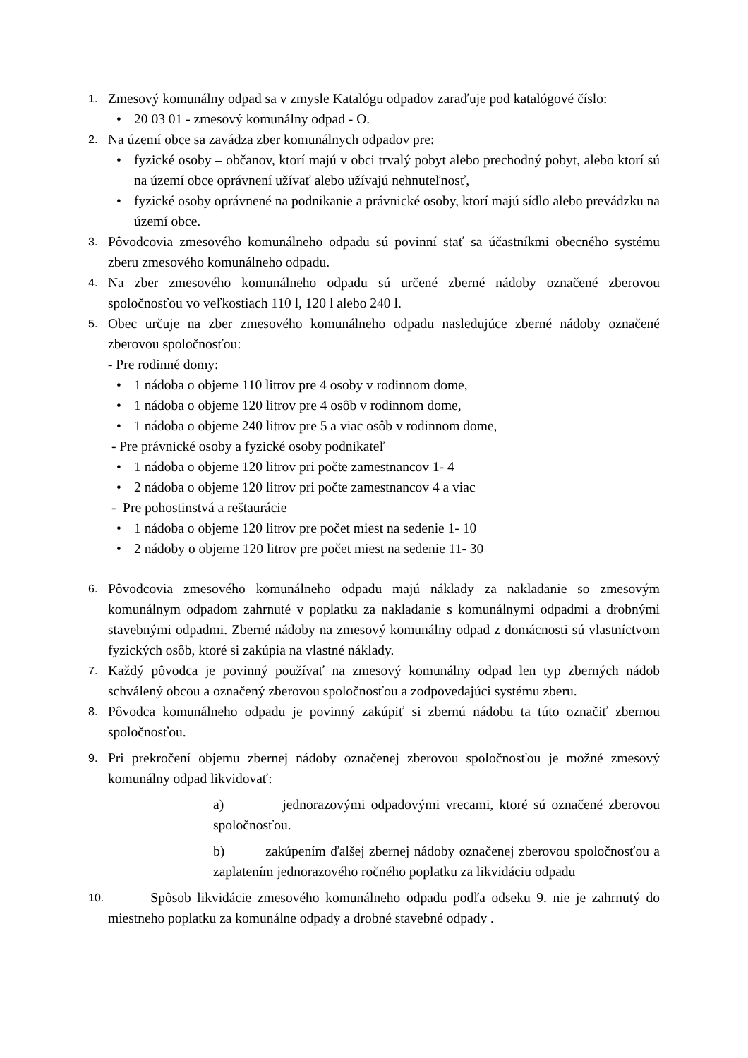1.
Zmesový komunálny odpad sa v zmysle Katalógu odpadov zaraďuje pod katalógové číslo:
• 20 03 01 - zmesový komunálny odpad - O.
2.
Na území obce sa zavádza zber komunálnych odpadov pre:
• fyzické osoby – občanov, ktorí majú v obci trvalý pobyt alebo prechodný pobyt, alebo ktorí sú na území obce oprávnení užívať alebo užívajú nehnuteľnosť,
• fyzické osoby oprávnené na podnikanie a právnické osoby, ktorí majú sídlo alebo prevádzku na území obce.
3.
Pôvodcovia zmesového komunálneho odpadu sú povinní stať sa účastníkmi obecného systému zberu zmesového komunálneho odpadu.
4.
Na zber zmesového komunálneho odpadu sú určené zberné nádoby označené zberovou spoločnosťou vo veľkostiach 110 l, 120 l alebo 240 l.
5.
Obec určuje na zber zmesového komunálneho odpadu nasledujúce zberné nádoby označené zberovou spoločnosťou:
- Pre rodinné domy:
• 1 nádoba o objeme 110 litrov pre 4 osoby v rodinnom dome,
• 1 nádoba o objeme 120 litrov pre 4 osôb v rodinnom dome,
• 1 nádoba o objeme 240 litrov pre 5 a viac osôb v rodinnom dome,
- Pre právnické osoby a fyzické osoby podnikateľ
• 1 nádoba o objeme 120 litrov pri počte zamestnancov 1- 4
• 2 nádoba o objeme 120 litrov pri počte zamestnancov 4 a viac
- Pre pohostinstvá a reštaurácie
• 1 nádoba o objeme 120 litrov pre počet miest na sedenie 1- 10
• 2 nádoby o objeme 120 litrov pre počet miest na sedenie 11- 30
6.
Pôvodcovia zmesového komunálneho odpadu majú náklady za nakladanie so zmesovým komunálnym odpadom zahrnuté v poplatku za nakladanie s komunálnymi odpadmi a drobnými stavebnými odpadmi. Zberné nádoby na zmesový komunálny odpad z domácnosti sú vlastníctvom fyzických osôb, ktoré si zakúpia na vlastné náklady.
7.
Každý pôvodca je povinný používať na zmesový komunálny odpad len typ zberných nádob schválený obcou a označený zberovou spoločnosťou a zodpovedajúci systému zberu.
8.
Pôvodca komunálneho odpadu je povinný zakúpiť si zbernú nádobu ta túto označiť zbernou spoločnosťou.
9.
Pri prekročení objemu zbernej nádoby označenej zberovou spoločnosťou je možné zmesový komunálny odpad likvidovať:
a) jednorazovými odpadovými vrecami, ktoré sú označené zberovou spoločnosťou.
b) zakúpením ďalšej zbernej nádoby označenej zberovou spoločnosťou a zaplatením jednorazového ročného poplatku za likvidáciu odpadu
10.
Spôsob likvidácie zmesového komunálneho odpadu podľa odseku 9. nie je zahrnutý do miestneho poplatku za komunálne odpady a drobné stavebné odpady .